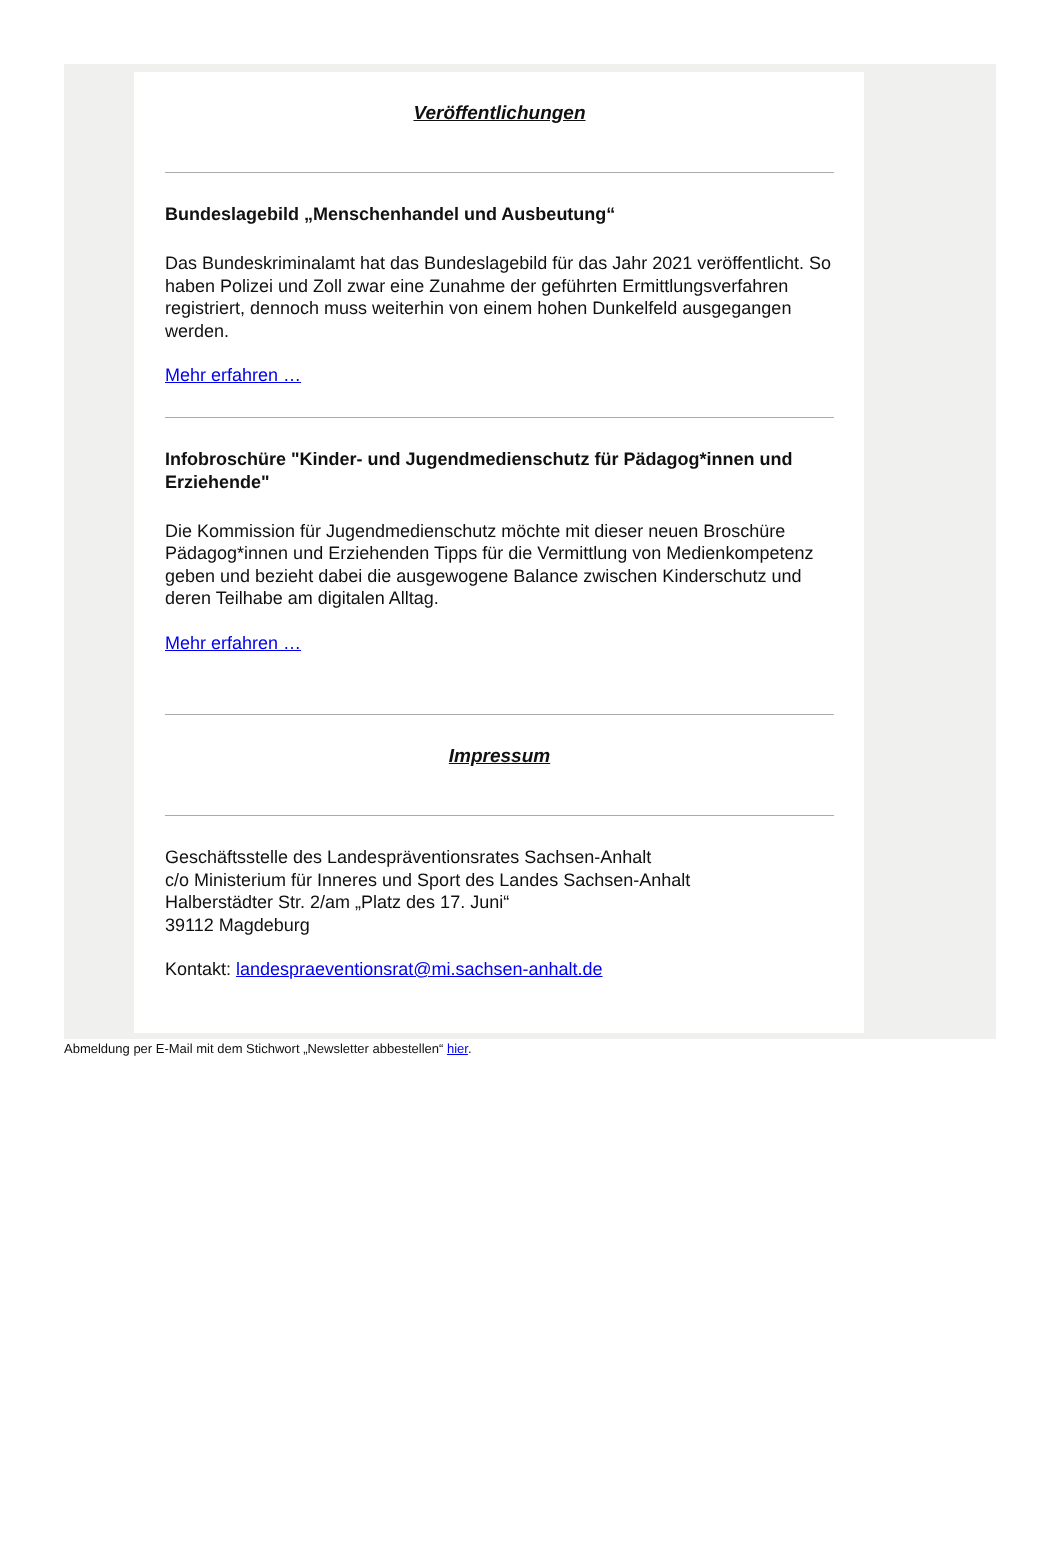Veröffentlichungen
Bundeslagebild „Menschenhandel und Ausbeutung“
Das Bundeskriminalamt hat das Bundeslagebild für das Jahr 2021 veröffentlicht. So haben Polizei und Zoll zwar eine Zunahme der geführten Ermittlungsverfahren registriert, dennoch muss weiterhin von einem hohen Dunkelfeld ausgegangen werden.
Mehr erfahren …
Infobroschüre "Kinder- und Jugendmedienschutz für Pädagog*innen und Erziehende"
Die Kommission für Jugendmedienschutz möchte mit dieser neuen Broschüre Pädagog*innen und Erziehenden Tipps für die Vermittlung von Medienkompetenz geben und bezieht dabei die ausgewogene Balance zwischen Kinderschutz und deren Teilhabe am digitalen Alltag.
Mehr erfahren …
Impressum
Geschäftsstelle des Landespräventionsrates Sachsen-Anhalt
c/o Ministerium für Inneres und Sport des Landes Sachsen-Anhalt
Halberstädter Str. 2/am „Platz des 17. Juni“
39112 Magdeburg
Kontakt: landespraeventionsrat@mi.sachsen-anhalt.de
Abmeldung per E-Mail mit dem Stichwort „Newsletter abbestellen“ hier.